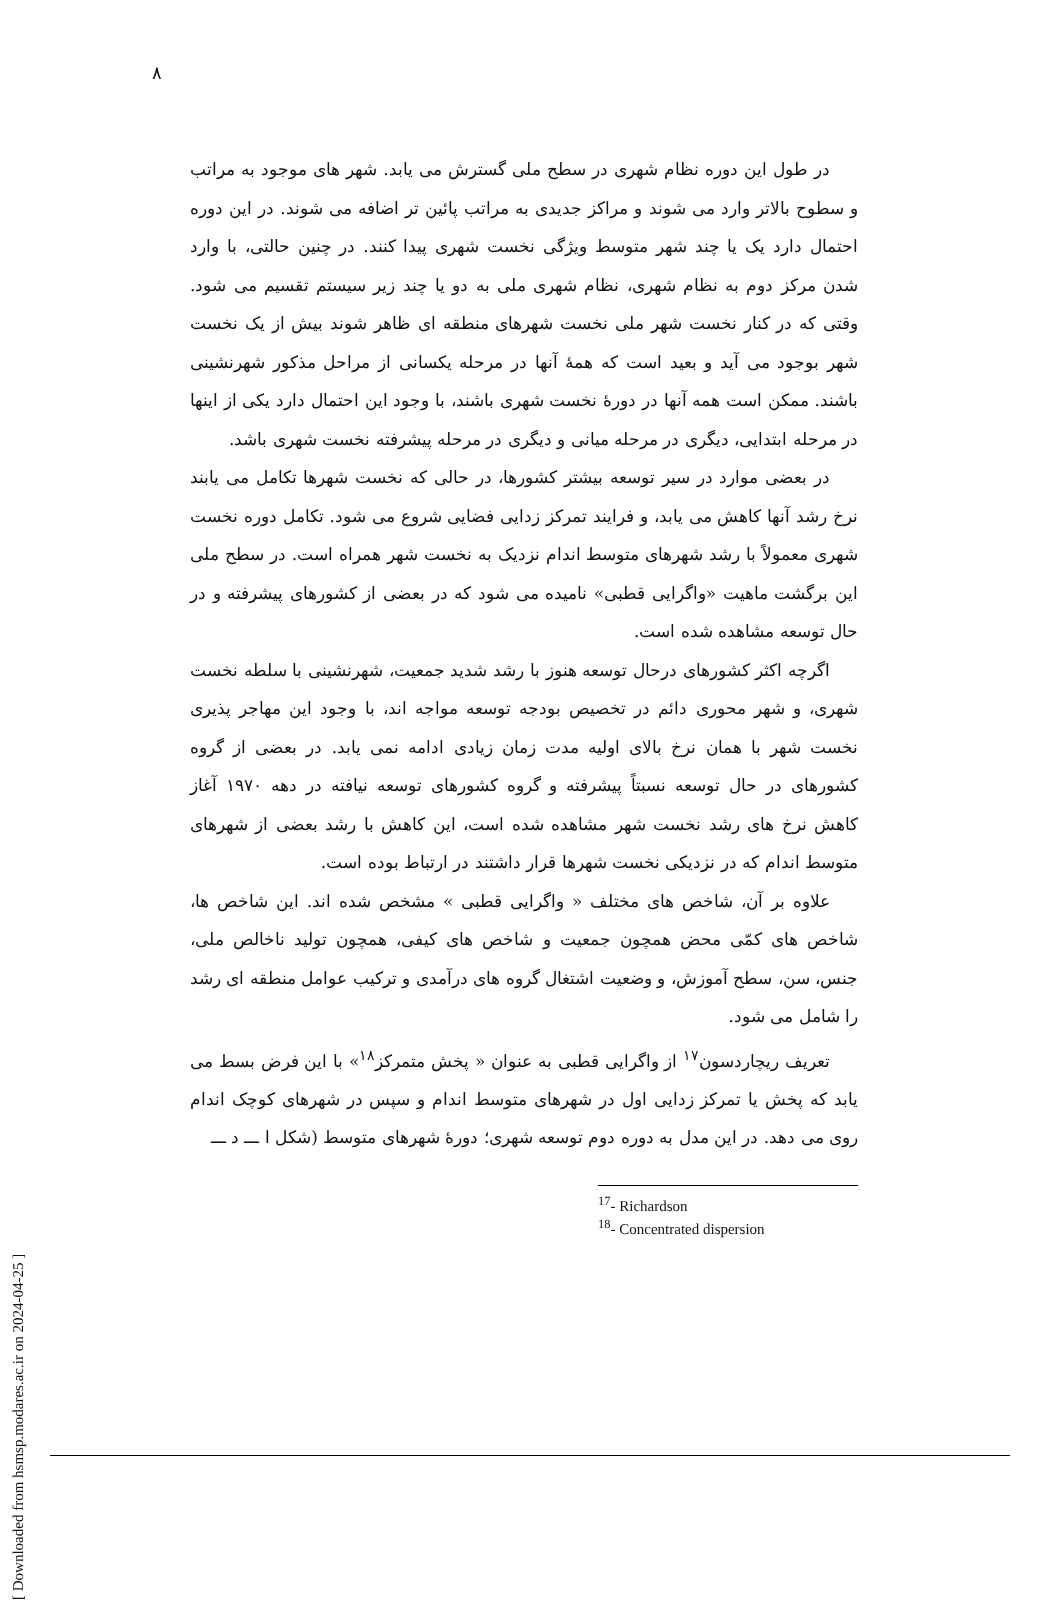۸
در طول این دوره نظام شهری در سطح ملی گسترش می یابد. شهر های موجود به مراتب و سطوح بالاتر وارد می شوند و مراکز جدیدی به مراتب پائین تر اضافه می شوند. در این دوره احتمال دارد یک یا چند شهر متوسط ویژگی نخست شهری پیدا کنند. در چنین حالتی، با وارد شدن مرکز دوم به نظام شهری، نظام شهری ملی به دو یا چند زیر سیستم تقسیم می شود. وقتی که در کنار نخست شهر ملی نخست شهرهای منطقه ای ظاهر شوند بیش از یک نخست شهر بوجود می آید و بعید است که همهٔ آنها در مرحله یکسانی از مراحل مذکور شهرنشینی باشند. ممکن است همه آنها در دورهٔ نخست شهری باشند، با وجود این احتمال دارد یکی از اینها در مرحله ابتدایی، دیگری در مرحله میانی و دیگری در مرحله پیشرفته نخست شهری باشد.
در بعضی موارد در سیر توسعه بیشتر کشورها، در حالی که نخست شهرها تکامل می یابند نرخ رشد آنها کاهش می یابد، و فرایند تمرکز زدایی فضایی شروع می شود. تکامل دوره نخست شهری معمولاً با رشد شهرهای متوسط اندام نزدیک به نخست شهر همراه است. در سطح ملی این برگشت ماهیت «واگرایی قطبی» نامیده می شود که در بعضی از کشورهای پیشرفته و در حال توسعه مشاهده شده است.
اگرچه اکثر کشورهای درحال توسعه هنوز با رشد شدید جمعیت، شهرنشینی با سلطه نخست شهری، و شهر محوری دائم در تخصیص بودجه توسعه مواجه اند، با وجود این مهاجر پذیری نخست شهر با همان نرخ بالای اولیه مدت زمان زیادی ادامه نمی یابد. در بعضی از گروه کشورهای در حال توسعه نسبتاً پیشرفته و گروه کشورهای توسعه نیافته در دهه ۱۹۷۰ آغاز کاهش نرخ های رشد نخست شهر مشاهده شده است، این کاهش با رشد بعضی از شهرهای متوسط اندام که در نزدیکی نخست شهرها قرار داشتند در ارتباط بوده است.
علاوه بر آن، شاخص های مختلف « واگرایی قطبی » مشخص شده اند. این شاخص ها، شاخص های کمّی محض همچون جمعیت و شاخص های کیفی، همچون تولید ناخالص ملی، جنس، سن، سطح آموزش، و وضعیت اشتغال گروه های درآمدی و ترکیب عوامل منطقه ای رشد را شامل می شود.
تعریف ریچاردسون<sup>۱۷</sup> از واگرایی قطبی به عنوان « پخش متمرکز<sup>۱۸</sup>» با این فرض بسط می یابد که پخش یا تمرکز زدایی اول در شهرهای متوسط اندام و سپس در شهرهای کوچک اندام روی می دهد. در این مدل به دوره دوم توسعه شهری؛ دورهٔ شهرهای متوسط (شکل ا ـــ د ـــ
<sup>17</sup>- Richardson
<sup>18</sup>- Concentrated dispersion
[ Downloaded from hsmsp.modares.ac.ir on 2024-04-25 ]